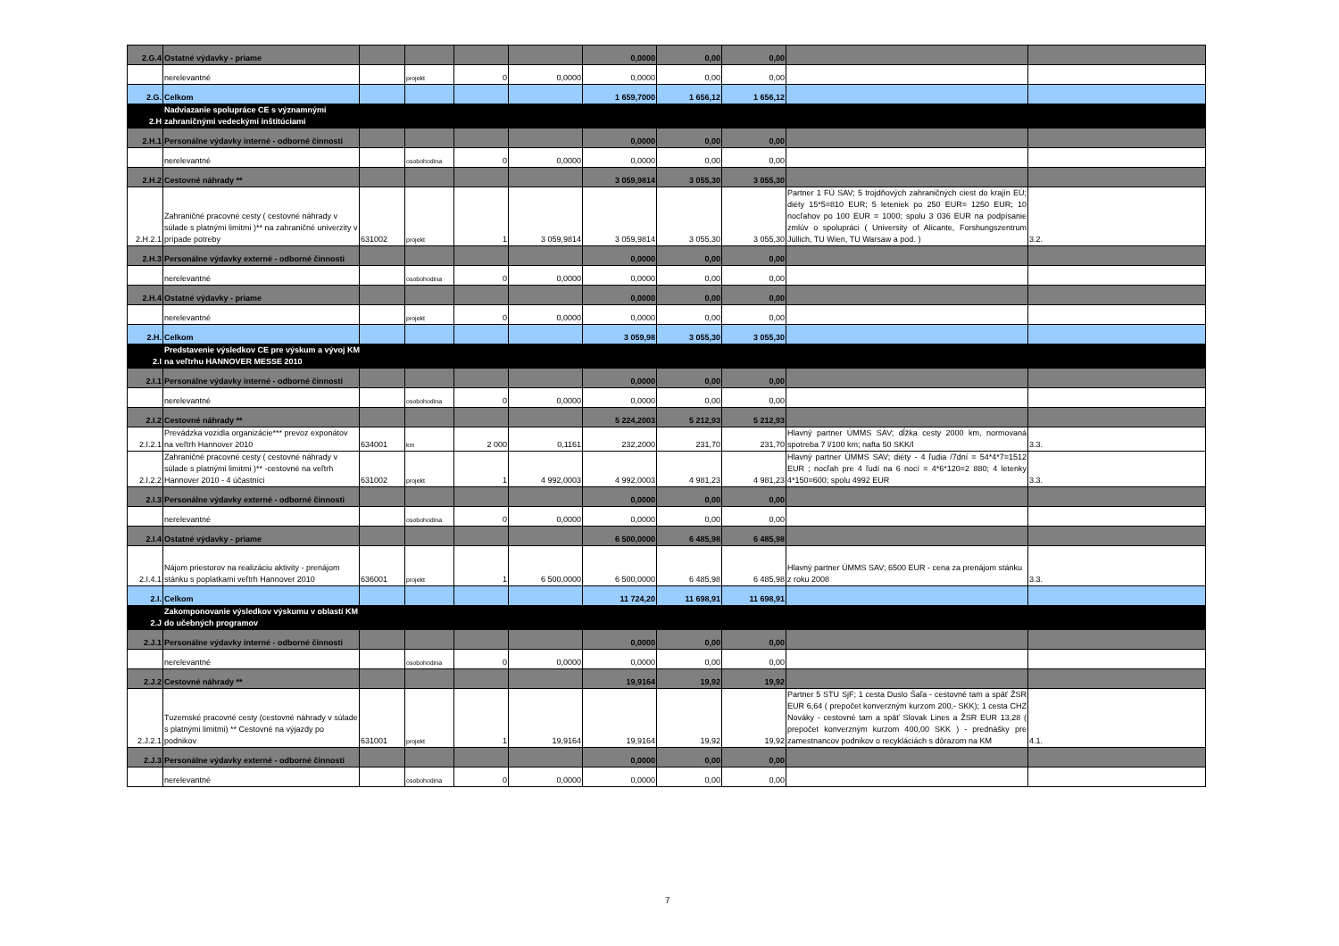| 2.G.4 | Ostatné výdavky - priame | | | | | 0,0000 | 0,00 | 0,00 | | |
| | nerelevantné | | projekt | 0 | 0,0000 | 0,0000 | 0,00 | 0,00 | | |
| 2.G. | Celkom | | | | | 1 659,7000 | 1 656,12 | 1 656,12 | | |
| 2.H | Nadviazanie spolupráce CE s významnými zahraničnými vedeckými inštitúciami | | | | | | | | | |
| 2.H.1 | Personálne výdavky interné - odborné činnosti | | | | | 0,0000 | 0,00 | 0,00 | | |
| | nerelevantné | | osobohodina | 0 | 0,0000 | 0,0000 | 0,00 | 0,00 | | |
| 2.H.2 | Cestovné náhrady ** | | | | | 3 059,9814 | 3 055,30 | 3 055,30 | | |
| 2.H.2.1 | Zahraničné pracovné cesty ( cestovné náhrady v súlade s platnými limitmi )** na zahraničné univerzity v prípade potreby | 631002 | projekt | 1 | 3 059,9814 | 3 059,9814 | 3 055,30 | 3 055,30 | Partner 1 FÚ SAV; 5 trojdňových zahraničných ciest do krajín EÚ; diéty 15*5=810 EUR; 5 leteniek po 250 EUR= 1250 EUR; 10 nocľahov po 100 EUR = 1000; spolu 3 036 EUR na podpísanie zmlúv o spolupráci ( University of Alicante, Forshungszentrum Júllich, TU Wien, TU Warsaw a pod. ) | 3.2. |
| 2.H.3 | Personálne výdavky externé - odborné činnosti | | | | | 0,0000 | 0,00 | 0,00 | | |
| | nerelevantné | | osobohodina | 0 | 0,0000 | 0,0000 | 0,00 | 0,00 | | |
| 2.H.4 | Ostatné výdavky - priame | | | | | 0,0000 | 0,00 | 0,00 | | |
| | nerelevantné | | projekt | 0 | 0,0000 | 0,0000 | 0,00 | 0,00 | | |
| 2.H. | Celkom | | | | | 3 059,98 | 3 055,30 | 3 055,30 | | |
| 2.I | Predstavenie výsledkov CE pre výskum a vývoj KM na veľtrhu HANNOVER MESSE 2010 | | | | | | | | | |
| 2.I.1 | Personálne výdavky interné - odborné činnosti | | | | | 0,0000 | 0,00 | 0,00 | | |
| | nerelevantné | | osobohodina | 0 | 0,0000 | 0,0000 | 0,00 | 0,00 | | |
| 2.I.2 | Cestovné náhrady ** | | | | | 5 224,2003 | 5 212,93 | 5 212,93 | | |
| 2.I.2.1 | Prevádzka vozidla organizácie*** prevoz exponátov na veľtrh Hannover 2010 | 634001 | km | 2 000 | 0,1161 | 232,2000 | 231,70 | 231,70 | Hlavný partner ÚMMS SAV; dĺžka cesty 2000 km, normovaná spotreba 7 l/100 km; nafta 50 SKK/l | 3.3. |
| 2.I.2.2 | Zahraničné pracovné cesty ( cestovné náhrady v súlade s platnými limitmi )** -cestovné na veľtrh Hannover 2010 - 4 účastníci | 631002 | projekt | 1 | 4 992,0003 | 4 992,0003 | 4 981,23 | 4 981,23 | Hlavný partner ÚMMS SAV; diéty - 4 ľudia /7dní = 54*4*7=1512 EUR ; nocľah pre 4 ľudí na 6 nocí = 4*6*120=2 880; 4 letenky 4*150=600; spolu 4992 EUR | 3.3. |
| 2.I.3 | Personálne výdavky externé - odborné činnosti | | | | | 0,0000 | 0,00 | 0,00 | | |
| | nerelevantné | | osobohodina | 0 | 0,0000 | 0,0000 | 0,00 | 0,00 | | |
| 2.I.4 | Ostatné výdavky - priame | | | | | 6 500,0000 | 6 485,98 | 6 485,98 | | |
| 2.I.4.1 | Nájom priestorov na realizáciu aktivity - prenájom stánku s poplatkami veľtrh Hannover 2010 | 636001 | projekt | 1 | 6 500,0000 | 6 500,0000 | 6 485,98 | 6 485,98 | Hlavný partner ÚMMS SAV; 6500 EUR - cena za prenájom stánku z roku 2008 | 3.3. |
| 2.I. | Celkom | | | | | 11 724,20 | 11 698,91 | 11 698,91 | | |
| 2.J | Zakomponovanie výsledkov výskumu v oblastí KM do učebných programov | | | | | | | | | |
| 2.J.1 | Personálne výdavky interné - odborné činnosti | | | | | 0,0000 | 0,00 | 0,00 | | |
| | nerelevantné | | osobohodina | 0 | 0,0000 | 0,0000 | 0,00 | 0,00 | | |
| 2.J.2 | Cestovné náhrady ** | | | | | 19,9164 | 19,92 | 19,92 | | |
| 2.J.2.1 | Tuzemské pracovné cesty (cestovné náhrady v súlade s platnými limitmi) ** Cestovné na výjazdy po podnikov | 631001 | projekt | 1 | 19,9164 | 19,9164 | 19,92 | 19,92 | Partner 5 STU SjF; 1 cesta Duslo Šaľa - cestovné tam a späť ŽSR EUR 6,64 ( prepočet konverzným kurzom 200,- SKK); 1 cesta CHZ Nováky - cestovné tam a späť Slovak Lines a ŽSR EUR 13,28 ( prepočet konverzným kurzom 400,00 SKK ) - prednášky pre zamestnancov podnikov o recykláciách s dôrazom na KM | 4.1. |
| 2.J.3 | Personálne výdavky externé - odborné činnosti | | | | | 0,0000 | 0,00 | 0,00 | | |
| | nerelevantné | | osobohodina | 0 | 0,0000 | 0,0000 | 0,00 | 0,00 | | |
7